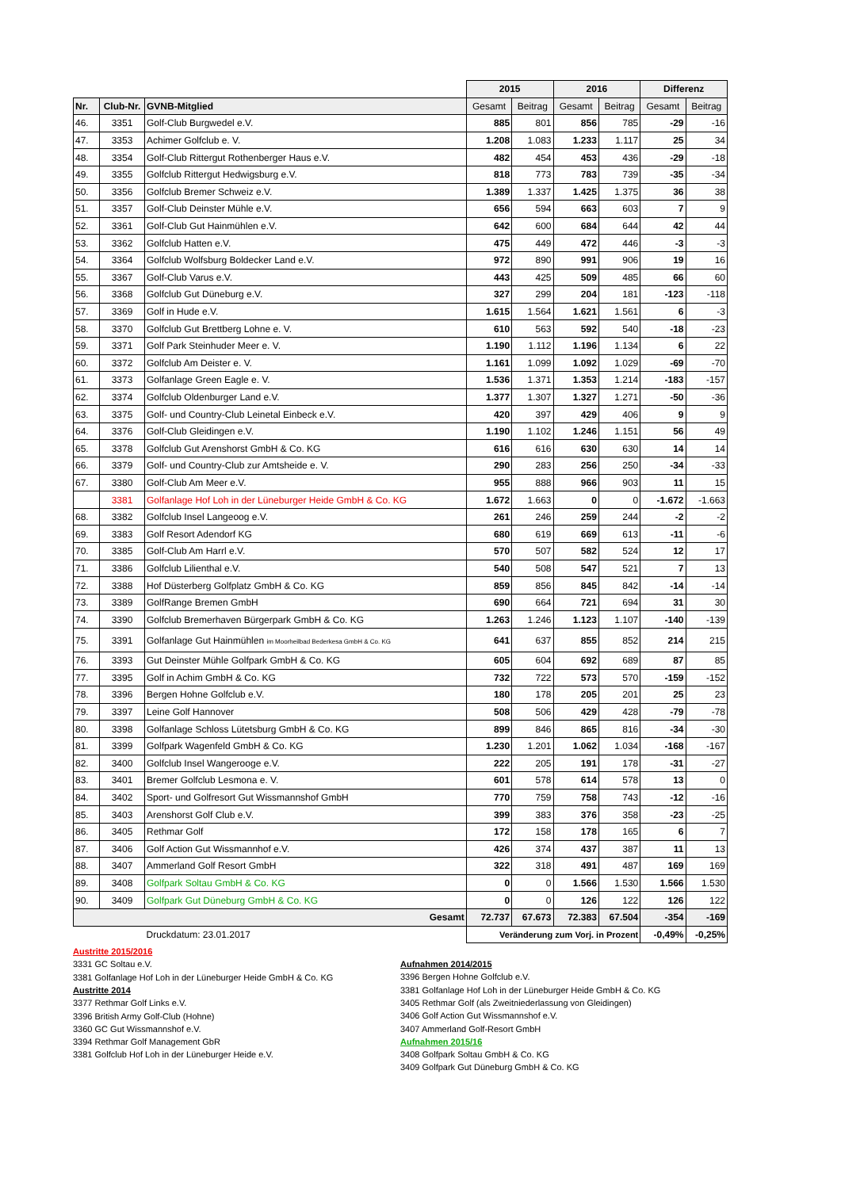| | | | 2015 | | 2016 | | Differenz | |
| Nr. | Club-Nr. | GVNB-Mitglied | Gesamt | Beitrag | Gesamt | Beitrag | Gesamt | Beitrag |
| 46. | 3351 | Golf-Club Burgwedel e.V. | 885 | 801 | 856 | 785 | -29 | -16 |
| 47. | 3353 | Achimer Golfclub e. V. | 1.208 | 1.083 | 1.233 | 1.117 | 25 | 34 |
| 48. | 3354 | Golf-Club Rittergut Rothenberger Haus e.V. | 482 | 454 | 453 | 436 | -29 | -18 |
| 49. | 3355 | Golfclub Rittergut Hedwigsburg e.V. | 818 | 773 | 783 | 739 | -35 | -34 |
| 50. | 3356 | Golfclub Bremer Schweiz e.V. | 1.389 | 1.337 | 1.425 | 1.375 | 36 | 38 |
| 51. | 3357 | Golf-Club Deinster Mühle e.V. | 656 | 594 | 663 | 603 | 7 | 9 |
| 52. | 3361 | Golf-Club Gut Hainmühlen e.V. | 642 | 600 | 684 | 644 | 42 | 44 |
| 53. | 3362 | Golfclub Hatten e.V. | 475 | 449 | 472 | 446 | -3 | -3 |
| 54. | 3364 | Golfclub Wolfsburg Boldecker Land e.V. | 972 | 890 | 991 | 906 | 19 | 16 |
| 55. | 3367 | Golf-Club Varus e.V. | 443 | 425 | 509 | 485 | 66 | 60 |
| 56. | 3368 | Golfclub Gut Düneburg e.V. | 327 | 299 | 204 | 181 | -123 | -118 |
| 57. | 3369 | Golf in Hude e.V. | 1.615 | 1.564 | 1.621 | 1.561 | 6 | -3 |
| 58. | 3370 | Golfclub Gut Brettberg Lohne e. V. | 610 | 563 | 592 | 540 | -18 | -23 |
| 59. | 3371 | Golf Park Steinhuder Meer e. V. | 1.190 | 1.112 | 1.196 | 1.134 | 6 | 22 |
| 60. | 3372 | Golfclub Am Deister e. V. | 1.161 | 1.099 | 1.092 | 1.029 | -69 | -70 |
| 61. | 3373 | Golfanlage Green Eagle e. V. | 1.536 | 1.371 | 1.353 | 1.214 | -183 | -157 |
| 62. | 3374 | Golfclub Oldenburger Land e.V. | 1.377 | 1.307 | 1.327 | 1.271 | -50 | -36 |
| 63. | 3375 | Golf- und Country-Club Leinetal Einbeck e.V. | 420 | 397 | 429 | 406 | 9 | 9 |
| 64. | 3376 | Golf-Club Gleidingen e.V. | 1.190 | 1.102 | 1.246 | 1.151 | 56 | 49 |
| 65. | 3378 | Golfclub Gut Arenshorst GmbH & Co. KG | 616 | 616 | 630 | 630 | 14 | 14 |
| 66. | 3379 | Golf- und Country-Club zur Amtsheide e. V. | 290 | 283 | 256 | 250 | -34 | -33 |
| 67. | 3380 | Golf-Club Am Meer e.V. | 955 | 888 | 966 | 903 | 11 | 15 |
| | 3381 | Golfanlage Hof Loh in der Lüneburger Heide GmbH & Co. KG | 1.672 | 1.663 | 0 | 0 | -1.672 | -1.663 |
| 68. | 3382 | Golfclub Insel Langeoog e.V. | 261 | 246 | 259 | 244 | -2 | -2 |
| 69. | 3383 | Golf Resort Adendorf KG | 680 | 619 | 669 | 613 | -11 | -6 |
| 70. | 3385 | Golf-Club Am Harrl e.V. | 570 | 507 | 582 | 524 | 12 | 17 |
| 71. | 3386 | Golfclub Lilienthal e.V. | 540 | 508 | 547 | 521 | 7 | 13 |
| 72. | 3388 | Hof Düsterberg Golfplatz GmbH & Co. KG | 859 | 856 | 845 | 842 | -14 | -14 |
| 73. | 3389 | GolfRange Bremen GmbH | 690 | 664 | 721 | 694 | 31 | 30 |
| 74. | 3390 | Golfclub Bremerhaven Bürgerpark GmbH & Co. KG | 1.263 | 1.246 | 1.123 | 1.107 | -140 | -139 |
| 75. | 3391 | Golfanlage Gut Hainmühlen im Moorheilbad Bederkesa GmbH & Co. KG | 641 | 637 | 855 | 852 | 214 | 215 |
| 76. | 3393 | Gut Deinster Mühle Golfpark GmbH & Co. KG | 605 | 604 | 692 | 689 | 87 | 85 |
| 77. | 3395 | Golf in Achim GmbH & Co. KG | 732 | 722 | 573 | 570 | -159 | -152 |
| 78. | 3396 | Bergen Hohne Golfclub e.V. | 180 | 178 | 205 | 201 | 25 | 23 |
| 79. | 3397 | Leine Golf Hannover | 508 | 506 | 429 | 428 | -79 | -78 |
| 80. | 3398 | Golfanlage Schloss Lütetsburg GmbH & Co. KG | 899 | 846 | 865 | 816 | -34 | -30 |
| 81. | 3399 | Golfpark Wagenfeld GmbH & Co. KG | 1.230 | 1.201 | 1.062 | 1.034 | -168 | -167 |
| 82. | 3400 | Golfclub Insel Wangerooge e.V. | 222 | 205 | 191 | 178 | -31 | -27 |
| 83. | 3401 | Bremer Golfclub Lesmona e. V. | 601 | 578 | 614 | 578 | 13 | 0 |
| 84. | 3402 | Sport- und Golfresort Gut Wissmannshof GmbH | 770 | 759 | 758 | 743 | -12 | -16 |
| 85. | 3403 | Arenshorst Golf Club e.V. | 399 | 383 | 376 | 358 | -23 | -25 |
| 86. | 3405 | Rethmar Golf | 172 | 158 | 178 | 165 | 6 | 7 |
| 87. | 3406 | Golf Action Gut Wissmannhof e.V. | 426 | 374 | 437 | 387 | 11 | 13 |
| 88. | 3407 | Ammerland Golf Resort GmbH | 322 | 318 | 491 | 487 | 169 | 169 |
| 89. | 3408 | Golfpark Soltau GmbH & Co. KG | 0 | 0 | 1.566 | 1.530 | 1.566 | 1.530 |
| 90. | 3409 | Golfpark Gut Düneburg GmbH & Co. KG | 0 | 0 | 126 | 122 | 126 | 122 |
| Gesamt | | | 72.737 | 67.673 | 72.383 | 67.504 | -354 | -169 |
| Druckdatum: 23.01.2017 | | | Veränderung zum Vorj. in Prozent | | | | -0,49% | -0,25% |
Austritte 2015/2016
3331 GC Soltau e.V.
3381 Golfanlage Hof Loh in der Lüneburger Heide GmbH & Co. KG
Austritte 2014
3377 Rethmar Golf Links e.V.
3396 British Army Golf-Club (Hohne)
3360 GC Gut Wissmannshof e.V.
3394 Rethmar Golf Management GbR
3381 Golfclub Hof Loh in der Lüneburger Heide e.V.
Aufnahmen 2014/2015
3396 Bergen Hohne Golfclub e.V.
3381 Golfanlage Hof Loh in der Lüneburger Heide GmbH & Co. KG
3405 Rethmar Golf (als Zweitniederlassung von Gleidingen)
3406 Golf Action Gut Wissmannshof e.V.
3407 Ammerland Golf-Resort GmbH
Aufnahmen 2015/16
3408 Golfpark Soltau GmbH & Co. KG
3409 Golfpark Gut Düneburg GmbH & Co. KG